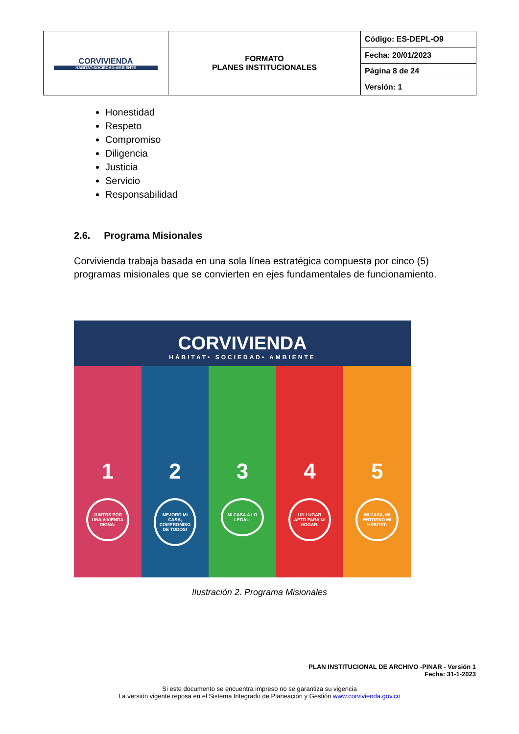| CORVIVIENDA HÁBITAT•SOCIEDAD•AMBIENTE | FORMATO PLANES INSTITUCIONALES | Código: ES-DEPL-O9 |
| | | Fecha: 20/01/2023 |
| | | Página 8 de 24 |
| | | Versión: 1 |
Honestidad
Respeto
Compromiso
Diligencia
Justicia
Servicio
Responsabilidad
2.6. Programa Misionales
Corvivienda trabaja basada en una sola línea estratégica compuesta por cinco (5) programas misionales que se convierten en ejes fundamentales de funcionamiento.
CORVIVIENDA
HÁBITAT• SOCIEDAD• AMBIENTE
1
JUNTOS POR UNA VIVIENDA DIGNA:
2
MEJORO MI CASA, COMPROMISO DE TODOS!
3
MI CASA A LO LEGAL:
4
UN LUGAR APTO PARA MI HOGAR:
5
MI CASA, MI ENTORNO MI HÁBITAT:
Ilustración 2. Programa Misionales
PLAN INSTITUCIONAL DE ARCHIVO -PINAR - Versión 1
Fecha: 31-1-2023
Si este documento se encuentra impreso no se garantiza su vigencia
La versión vigente reposa en el Sistema Integrado de Planeación y Gestión www.corvivienda.gov.co